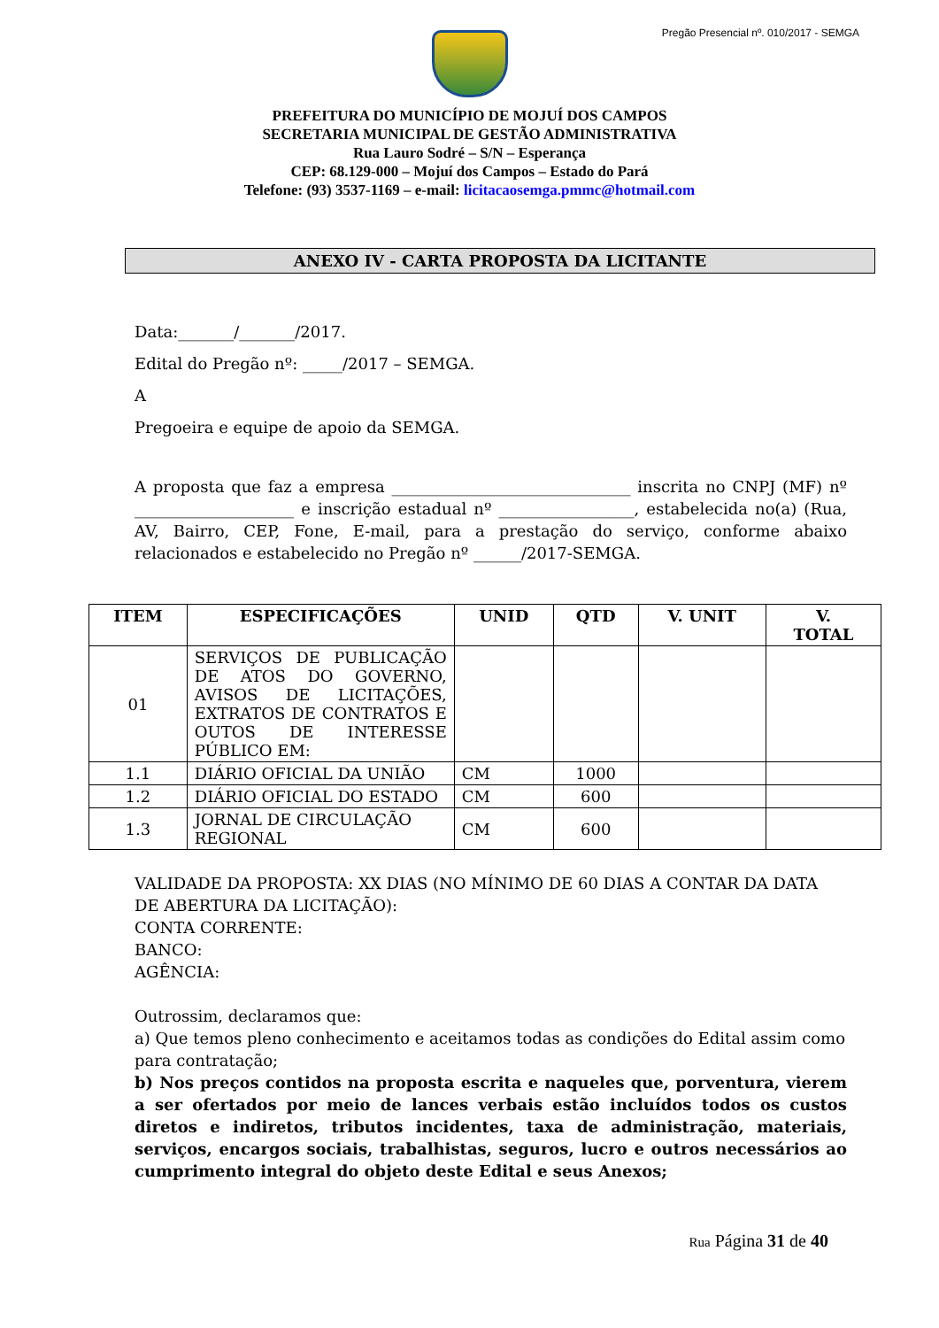Pregão Presencial nº. 010/2017 - SEMGA
PREFEITURA DO MUNICÍPIO DE MOJUÍ DOS CAMPOS
SECRETARIA MUNICIPAL DE GESTÃO ADMINISTRATIVA
Rua Lauro Sodré – S/N – Esperança
CEP: 68.129-000 – Mojuí dos Campos – Estado do Pará
Telefone: (93) 3537-1169 – e-mail: licitacaosemga.pmmc@hotmail.com
ANEXO IV - CARTA PROPOSTA DA LICITANTE
Data:_______/_______/2017.
Edital do Pregão nº: _____/2017 – SEMGA.
A
Pregoeira e equipe de apoio da SEMGA.
A proposta que faz a empresa ______________________________ inscrita no CNPJ (MF) nº ____________________ e inscrição estadual nº _________________, estabelecida no(a) (Rua, AV, Bairro, CEP, Fone, E-mail, para a prestação do serviço, conforme abaixo relacionados e estabelecido no Pregão nº ______/2017-SEMGA.
| ITEM | ESPECIFICAÇÕES | UNID | QTD | V. UNIT | V. TOTAL |
| --- | --- | --- | --- | --- | --- |
| 01 | SERVIÇOS DE PUBLICAÇÃO DE ATOS DO GOVERNO, AVISOS DE LICITAÇÕES, EXTRATOS DE CONTRATOS E OUTOS DE INTERESSE PÚBLICO EM: | | | | |
| 1.1 | DIÁRIO OFICIAL DA UNIÃO | CM | 1000 | | |
| 1.2 | DIÁRIO OFICIAL DO ESTADO | CM | 600 | | |
| 1.3 | JORNAL DE CIRCULAÇÃO REGIONAL | CM | 600 | | |
VALIDADE DA PROPOSTA: XX DIAS (NO MÍNIMO DE 60 DIAS A CONTAR DA DATA DE ABERTURA DA LICITAÇÃO):
CONTA CORRENTE:
BANCO:
AGÊNCIA:
Outrossim, declaramos que:
a) Que temos pleno conhecimento e aceitamos todas as condições do Edital assim como para contratação;
b) Nos preços contidos na proposta escrita e naqueles que, porventura, vierem a ser ofertados por meio de lances verbais estão incluídos todos os custos diretos e indiretos, tributos incidentes, taxa de administração, materiais, serviços, encargos sociais, trabalhistas, seguros, lucro e outros necessários ao cumprimento integral do objeto deste Edital e seus Anexos;
Rua Página 31 de 40